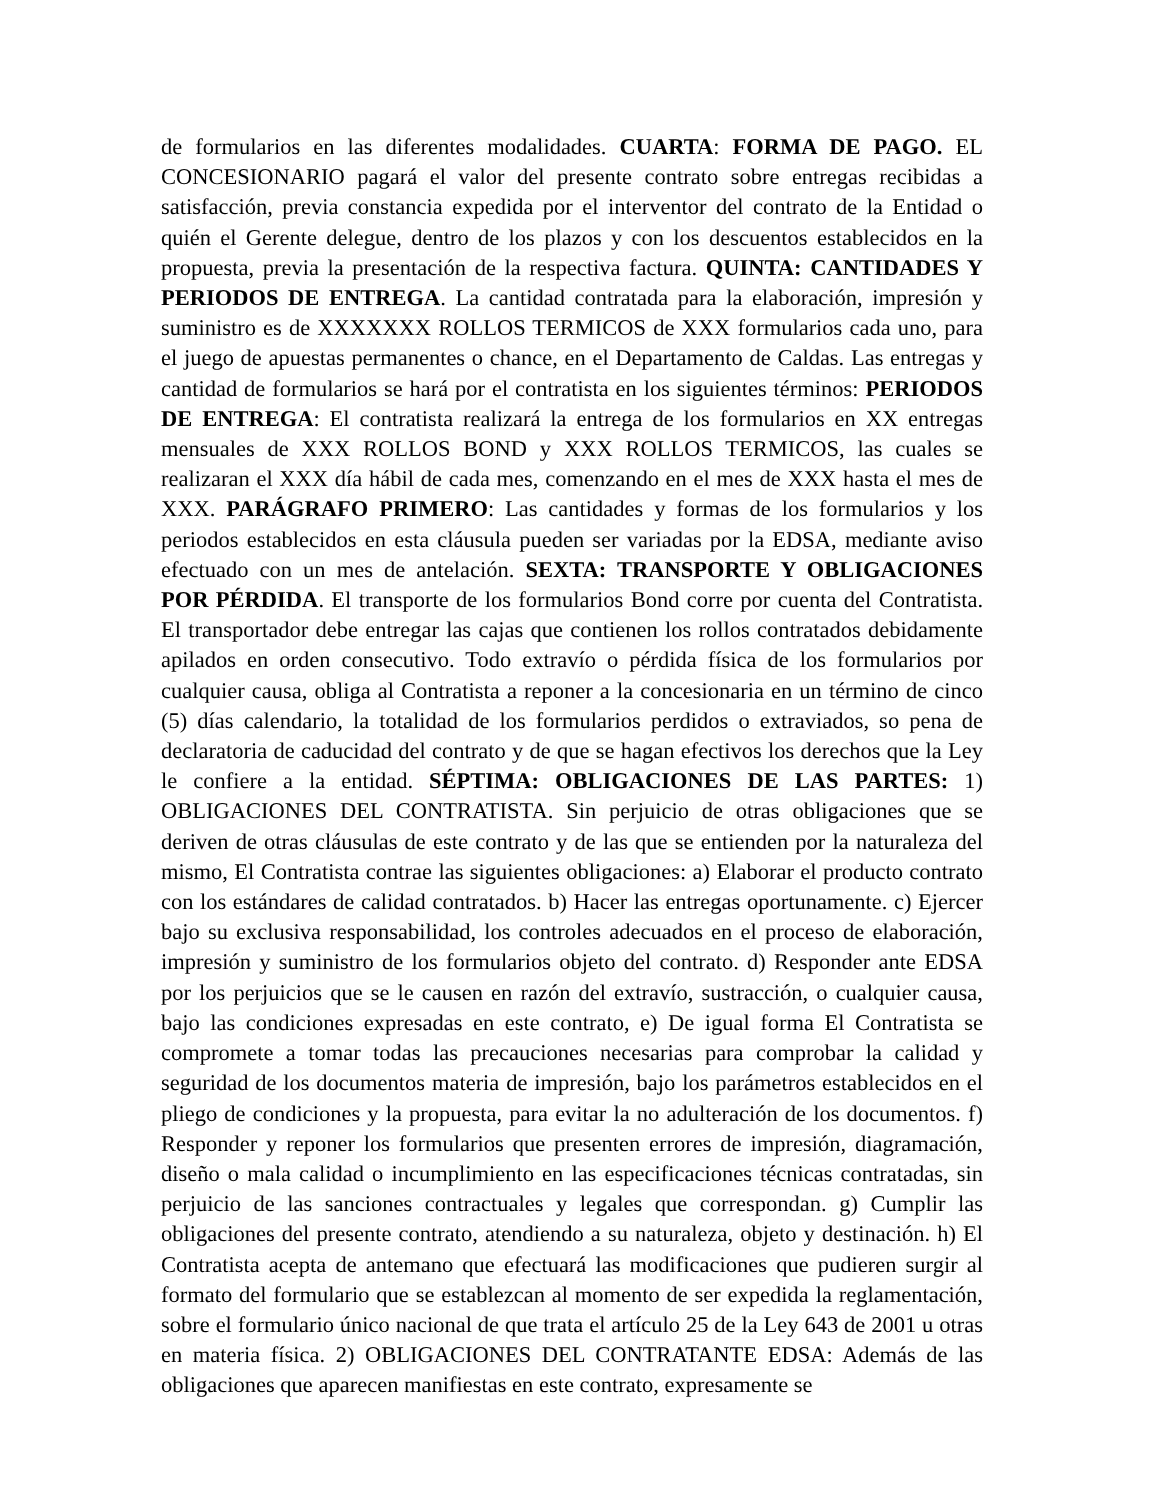de formularios en las diferentes modalidades. CUARTA: FORMA DE PAGO. EL CONCESIONARIO pagará el valor del presente contrato sobre entregas recibidas a satisfacción, previa constancia expedida por el interventor del contrato de la Entidad o quién el Gerente delegue, dentro de los plazos y con los descuentos establecidos en la propuesta, previa la presentación de la respectiva factura. QUINTA: CANTIDADES Y PERIODOS DE ENTREGA. La cantidad contratada para la elaboración, impresión y suministro es de XXXXXXX ROLLOS TERMICOS de XXX formularios cada uno, para el juego de apuestas permanentes o chance, en el Departamento de Caldas. Las entregas y cantidad de formularios se hará por el contratista en los siguientes términos: PERIODOS DE ENTREGA: El contratista realizará la entrega de los formularios en XX entregas mensuales de XXX ROLLOS BOND y XXX ROLLOS TERMICOS, las cuales se realizaran el XXX día hábil de cada mes, comenzando en el mes de XXX hasta el mes de XXX. PARÁGRAFO PRIMERO: Las cantidades y formas de los formularios y los periodos establecidos en esta cláusula pueden ser variadas por la EDSA, mediante aviso efectuado con un mes de antelación. SEXTA: TRANSPORTE Y OBLIGACIONES POR PÉRDIDA. El transporte de los formularios Bond corre por cuenta del Contratista. El transportador debe entregar las cajas que contienen los rollos contratados debidamente apilados en orden consecutivo. Todo extravío o pérdida física de los formularios por cualquier causa, obliga al Contratista a reponer a la concesionaria en un término de cinco (5) días calendario, la totalidad de los formularios perdidos o extraviados, so pena de declaratoria de caducidad del contrato y de que se hagan efectivos los derechos que la Ley le confiere a la entidad. SÉPTIMA: OBLIGACIONES DE LAS PARTES: 1) OBLIGACIONES DEL CONTRATISTA. Sin perjuicio de otras obligaciones que se deriven de otras cláusulas de este contrato y de las que se entienden por la naturaleza del mismo, El Contratista contrae las siguientes obligaciones: a) Elaborar el producto contrato con los estándares de calidad contratados. b) Hacer las entregas oportunamente. c) Ejercer bajo su exclusiva responsabilidad, los controles adecuados en el proceso de elaboración, impresión y suministro de los formularios objeto del contrato. d) Responder ante EDSA por los perjuicios que se le causen en razón del extravío, sustracción, o cualquier causa, bajo las condiciones expresadas en este contrato, e) De igual forma El Contratista se compromete a tomar todas las precauciones necesarias para comprobar la calidad y seguridad de los documentos materia de impresión, bajo los parámetros establecidos en el pliego de condiciones y la propuesta, para evitar la no adulteración de los documentos. f) Responder y reponer los formularios que presenten errores de impresión, diagramación, diseño o mala calidad o incumplimiento en las especificaciones técnicas contratadas, sin perjuicio de las sanciones contractuales y legales que correspondan. g) Cumplir las obligaciones del presente contrato, atendiendo a su naturaleza, objeto y destinación. h) El Contratista acepta de antemano que efectuará las modificaciones que pudieren surgir al formato del formulario que se establezcan al momento de ser expedida la reglamentación, sobre el formulario único nacional de que trata el artículo 25 de la Ley 643 de 2001 u otras en materia física. 2) OBLIGACIONES DEL CONTRATANTE EDSA: Además de las obligaciones que aparecen manifiestas en este contrato, expresamente se